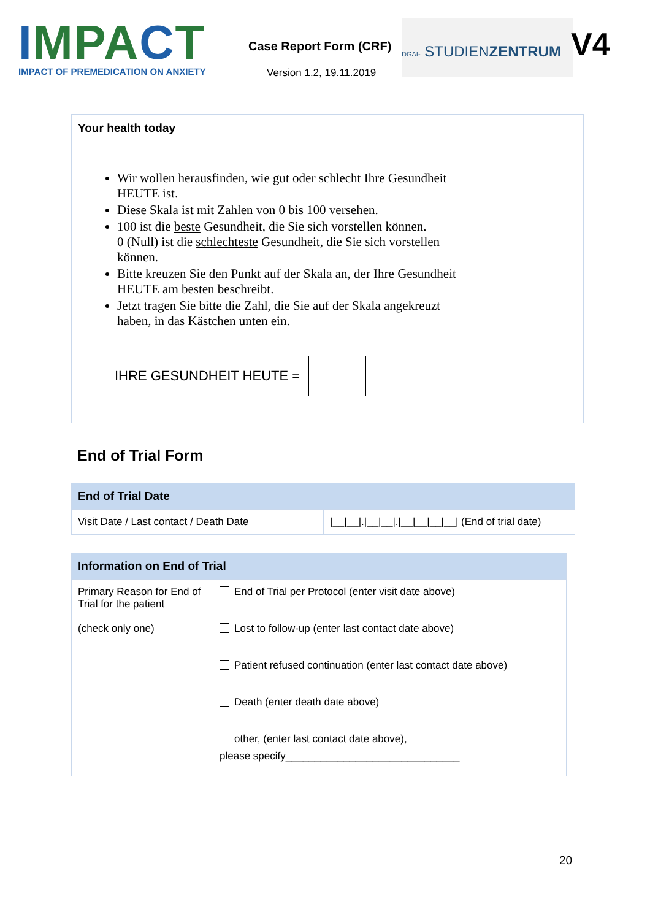IMPACT
IMPACT OF PREMEDICATION ON ANXIETY
Case Report Form (CRF)
Version 1.2, 19.11.2019
DGAI- STUDIENZENTRUM
V4
Your health today
Wir wollen herausfinden, wie gut oder schlecht Ihre Gesundheit HEUTE ist.
Diese Skala ist mit Zahlen von 0 bis 100 versehen.
100 ist die beste Gesundheit, die Sie sich vorstellen können.
0 (Null) ist die schlechteste Gesundheit, die Sie sich vorstellen können.
Bitte kreuzen Sie den Punkt auf der Skala an, der Ihre Gesundheit HEUTE am besten beschreibt.
Jetzt tragen Sie bitte die Zahl, die Sie auf der Skala angekreuzt haben, in das Kästchen unten ein.
IHRE GESUNDHEIT HEUTE =
End of Trial Form
| End of Trial Date | |
| --- | --- |
| Visit Date / Last contact / Death Date | /__/__/./__/__/./__/__/__/__/ (End of trial date) |
| Information on End of Trial | |
| --- | --- |
| Primary Reason for End of Trial for the patient (check only one) | End of Trial per Protocol (enter visit date above) Lost to follow-up (enter last contact date above) Patient refused continuation (enter last contact date above) Death (enter death date above) other, (enter last contact date above), please specify______________________________ |
20